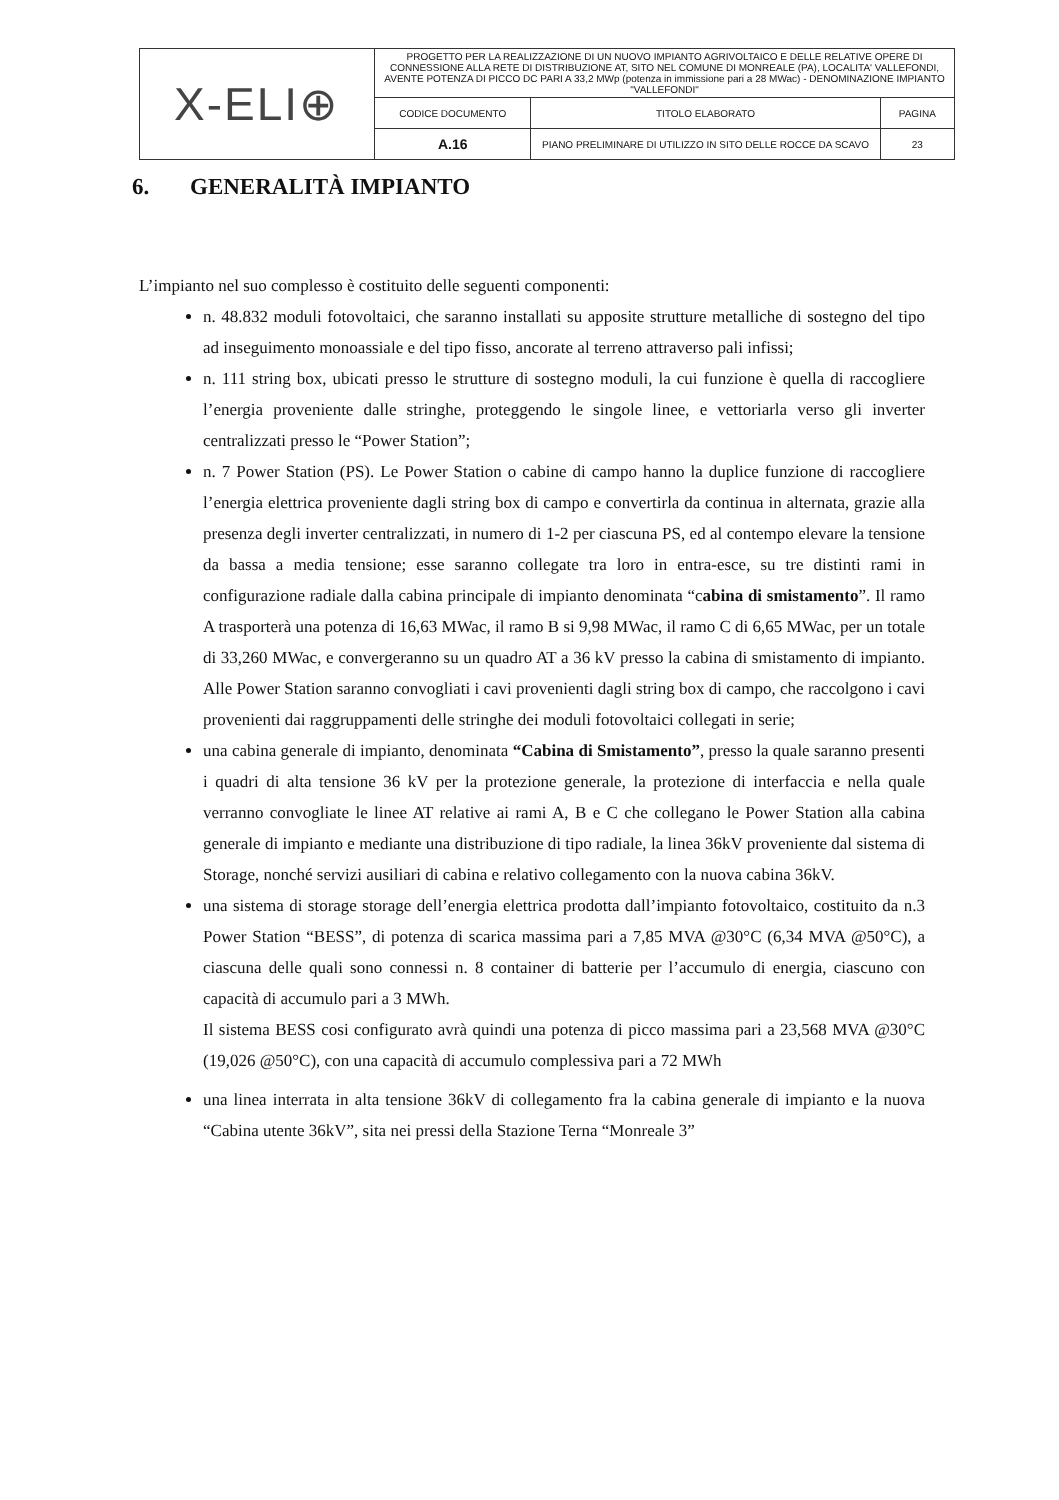| X-ELI⊕ | PROGETTO PER LA REALIZZAZIONE DI UN NUOVO IMPIANTO AGRIVOLTAICO E DELLE RELATIVE OPERE DI CONNESSIONE ALLA RETE DI DISTRIBUZIONE AT, SITO NEL COMUNE DI MONREALE (PA), LOCALITA' VALLEFONDI, AVENTE POTENZA DI PICCO DC PARI A 33,2 MWp (potenza in immissione pari a 28 MWac) - DENOMINAZIONE IMPIANTO "VALLEFONDI" | | |
| | CODICE DOCUMENTO | TITOLO ELABORATO | PAGINA |
| | A.16 | PIANO PRELIMINARE DI UTILIZZO IN SITO DELLE ROCCE DA SCAVO | 23 |
6. GENERALITÀ IMPIANTO
L’impianto nel suo complesso è costituito delle seguenti componenti:
n. 48.832 moduli fotovoltaici, che saranno installati su apposite strutture metalliche di sostegno del tipo ad inseguimento monoassiale e del tipo fisso, ancorate al terreno attraverso pali infissi;
n. 111 string box, ubicati presso le strutture di sostegno moduli, la cui funzione è quella di raccogliere l’energia proveniente dalle stringhe, proteggendo le singole linee, e vettoriarla verso gli inverter centralizzati presso le “Power Station”;
n. 7 Power Station (PS). Le Power Station o cabine di campo hanno la duplice funzione di raccogliere l’energia elettrica proveniente dagli string box di campo e convertirla da continua in alternata, grazie alla presenza degli inverter centralizzati, in numero di 1-2 per ciascuna PS, ed al contempo elevare la tensione da bassa a media tensione; esse saranno collegate tra loro in entra-esce, su tre distinti rami in configurazione radiale dalla cabina principale di impianto denominata “cabina di smistamento”. Il ramo A trasporterà una potenza di 16,63 MWac, il ramo B si 9,98 MWac, il ramo C di 6,65 MWac, per un totale di 33,260 MWac, e convergeranno su un quadro AT a 36 kV presso la cabina di smistamento di impianto. Alle Power Station saranno convogliati i cavi provenienti dagli string box di campo, che raccolgono i cavi provenienti dai raggruppamenti delle stringhe dei moduli fotovoltaici collegati in serie;
una cabina generale di impianto, denominata “Cabina di Smistamento”, presso la quale saranno presenti i quadri di alta tensione 36 kV per la protezione generale, la protezione di interfaccia e nella quale verranno convogliate le linee AT relative ai rami A, B e C che collegano le Power Station alla cabina generale di impianto e mediante una distribuzione di tipo radiale, la linea 36kV proveniente dal sistema di Storage, nonché servizi ausiliari di cabina e relativo collegamento con la nuova cabina 36kV.
una sistema di storage storage dell’energia elettrica prodotta dall’impianto fotovoltaico, costituito da n.3 Power Station “BESS”, di potenza di scarica massima pari a 7,85 MVA @30°C (6,34 MVA @50°C), a ciascuna delle quali sono connessi n. 8 container di batterie per l’accumulo di energia, ciascuno con capacità di accumulo pari a 3 MWh.
Il sistema BESS cosi configurato avrà quindi una potenza di picco massima pari a 23,568 MVA @30°C (19,026 @50°C), con una capacità di accumulo complessiva pari a 72 MWh
una linea interrata in alta tensione 36kV di collegamento fra la cabina generale di impianto e la nuova “Cabina utente 36kV”, sita nei pressi della Stazione Terna “Monreale 3”